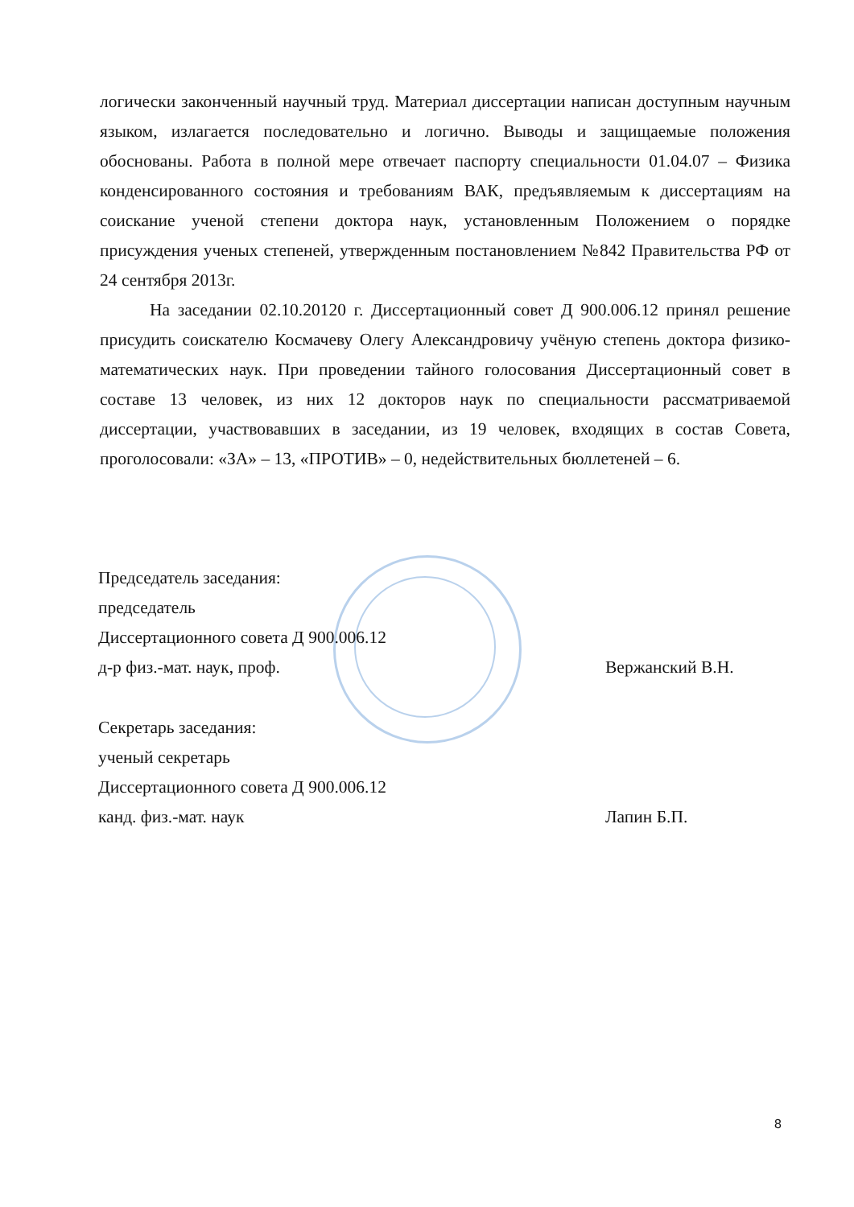логически законченный научный труд. Материал диссертации написан доступным научным языком, излагается последовательно и логично. Выводы и защищаемые положения обоснованы. Работа в полной мере отвечает паспорту специальности 01.04.07 – Физика конденсированного состояния и требованиям ВАК, предъявляемым к диссертациям на соискание ученой степени доктора наук, установленным Положением о порядке присуждения ученых степеней, утвержденным постановлением №842 Правительства РФ от 24 сентября 2013г.
На заседании 02.10.20120 г. Диссертационный совет Д 900.006.12 принял решение присудить соискателю Космачеву Олегу Александровичу учёную степень доктора физико-математических наук. При проведении тайного голосования Диссертационный совет в составе 13 человек, из них 12 докторов наук по специальности рассматриваемой диссертации, участвовавших в заседании, из 19 человек, входящих в состав Совета, проголосовали: «ЗА» – 13, «ПРОТИВ» – 0, недействительных бюллетеней – 6.
Председатель заседания:
председатель
Диссертационного совета Д 900.006.12
д-р физ.-мат. наук, проф. Βержанский В.Н.
Секретарь заседания:
ученый секретарь
Диссертационного совета Д 900.006.12
канд. физ.-мат. наук Лапин Б.П.
8